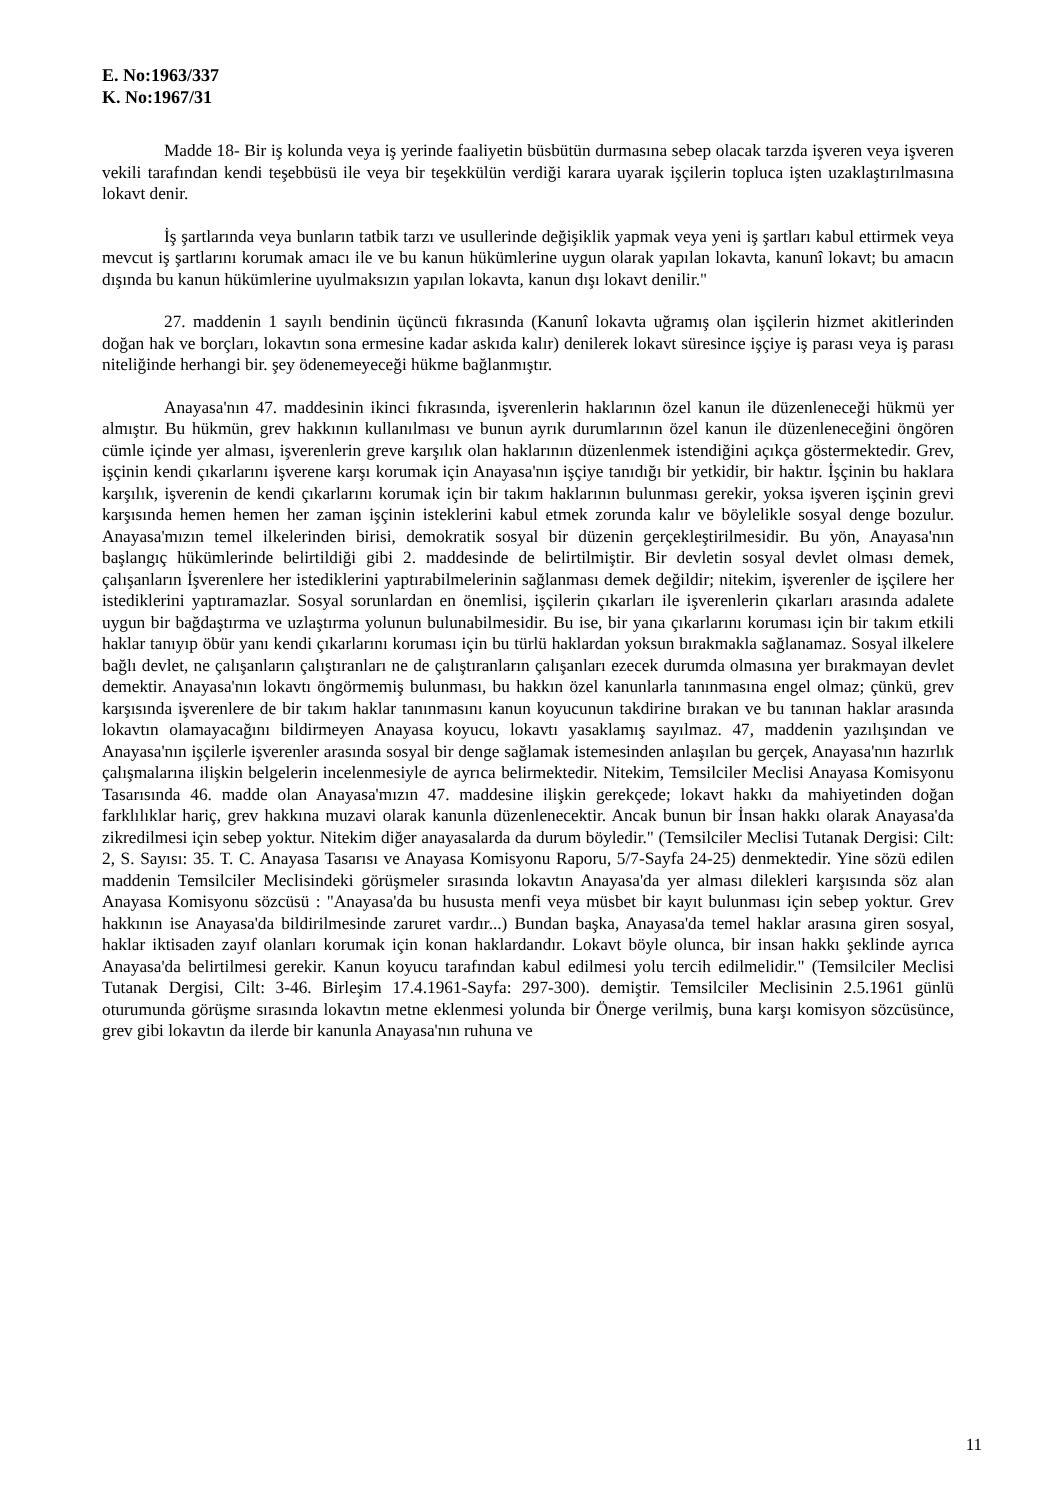E. No:1963/337
K. No:1967/31
Madde 18- Bir iş kolunda veya iş yerinde faaliyetin büsbütün durmasına sebep olacak tarzda işveren veya işveren vekili tarafından kendi teşebbüsü ile veya bir teşekkülün verdiği karara uyarak işçilerin topluca işten uzaklaştırılmasına lokavt denir.
İş şartlarında veya bunların tatbik tarzı ve usullerinde değişiklik yapmak veya yeni iş şartları kabul ettirmek veya mevcut iş şartlarını korumak amacı ile ve bu kanun hükümlerine uygun olarak yapılan lokavta, kanunî lokavt; bu amacın dışında bu kanun hükümlerine uyulmaksızın yapılan lokavta, kanun dışı lokavt denilir."
27. maddenin 1 sayılı bendinin üçüncü fıkrasında (Kanunî lokavta uğramış olan işçilerin hizmet akitlerinden doğan hak ve borçları, lokavtın sona ermesine kadar askıda kalır) denilerek lokavt süresince işçiye iş parası veya iş parası niteliğinde herhangi bir. şey ödenemeyeceği hükme bağlanmıştır.
Anayasa'nın 47. maddesinin ikinci fıkrasında, işverenlerin haklarının özel kanun ile düzenleneceği hükmü yer almıştır. Bu hükmün, grev hakkının kullanılması ve bunun ayrık durumlarının özel kanun ile düzenleneceğini öngören cümle içinde yer alması, işverenlerin greve karşılık olan haklarının düzenlenmek istendiğini açıkça göstermektedir. Grev, işçinin kendi çıkarlarını işverene karşı korumak için Anayasa'nın işçiye tanıdığı bir yetkidir, bir haktır. İşçinin bu haklara karşılık, işverenin de kendi çıkarlarını korumak için bir takım haklarının bulunması gerekir, yoksa işveren işçinin grevi karşısında hemen hemen her zaman işçinin isteklerini kabul etmek zorunda kalır ve böylelikle sosyal denge bozulur. Anayasa'mızın temel ilkelerinden birisi, demokratik sosyal bir düzenin gerçekleştirilmesidir. Bu yön, Anayasa'nın başlangıç hükümlerinde belirtildiği gibi 2. maddesinde de belirtilmiştir. Bir devletin sosyal devlet olması demek, çalışanların İşverenlere her istediklerini yaptırabilmelerinin sağlanması demek değildir; nitekim, işverenler de işçilere her istediklerini yaptıramazlar. Sosyal sorunlardan en önemlisi, işçilerin çıkarları ile işverenlerin çıkarları arasında adalete uygun bir bağdaştırma ve uzlaştırma yolunun bulunabilmesidir. Bu ise, bir yana çıkarlarını koruması için bir takım etkili haklar tanıyıp öbür yanı kendi çıkarlarını koruması için bu türlü haklardan yoksun bırakmakla sağlanamaz. Sosyal ilkelere bağlı devlet, ne çalışanların çalıştıranları ne de çalıştıranların çalışanları ezecek durumda olmasına yer bırakmayan devlet demektir. Anayasa'nın lokavtı öngörmemiş bulunması, bu hakkın özel kanunlarla tanınmasına engel olmaz; çünkü, grev karşısında işverenlere de bir takım haklar tanınmasını kanun koyucunun takdirine bırakan ve bu tanınan haklar arasında lokavtın olamayacağını bildirmeyen Anayasa koyucu, lokavtı yasaklamış sayılmaz. 47, maddenin yazılışından ve Anayasa'nın işçilerle işverenler arasında sosyal bir denge sağlamak istemesinden anlaşılan bu gerçek, Anayasa'nın hazırlık çalışmalarına ilişkin belgelerin incelenmesiyle de ayrıca belirmektedir. Nitekim, Temsilciler Meclisi Anayasa Komisyonu Tasarısında 46. madde olan Anayasa'mızın 47. maddesine ilişkin gerekçede; lokavt hakkı da mahiyetinden doğan farklılıklar hariç, grev hakkına muzavi olarak kanunla düzenlenecektir. Ancak bunun bir İnsan hakkı olarak Anayasa'da zikredilmesi için sebep yoktur. Nitekim diğer anayasalarda da durum böyledir." (Temsilciler Meclisi Tutanak Dergisi: Cilt: 2, S. Sayısı: 35. T. C. Anayasa Tasarısı ve Anayasa Komisyonu Raporu, 5/7-Sayfa 24-25) denmektedir. Yine sözü edilen maddenin Temsilciler Meclisindeki görüşmeler sırasında lokavtın Anayasa'da yer alması dilekleri karşısında söz alan Anayasa Komisyonu sözcüsü : "Anayasa'da bu hususta menfi veya müsbet bir kayıt bulunması için sebep yoktur. Grev hakkının ise Anayasa'da bildirilmesinde zaruret vardır...) Bundan başka, Anayasa'da temel haklar arasına giren sosyal, haklar iktisaden zayıf olanları korumak için konan haklardandır. Lokavt böyle olunca, bir insan hakkı şeklinde ayrıca Anayasa'da belirtilmesi gerekir. Kanun koyucu tarafından kabul edilmesi yolu tercih edilmelidir." (Temsilciler Meclisi Tutanak Dergisi, Cilt: 3-46. Birleşim 17.4.1961-Sayfa: 297-300). demiştir. Temsilciler Meclisinin 2.5.1961 günlü oturumunda görüşme sırasında lokavtın metne eklenmesi yolunda bir Önerge verilmiş, buna karşı komisyon sözcüsünce, grev gibi lokavtın da ilerde bir kanunla Anayasa'nın ruhuna ve
11